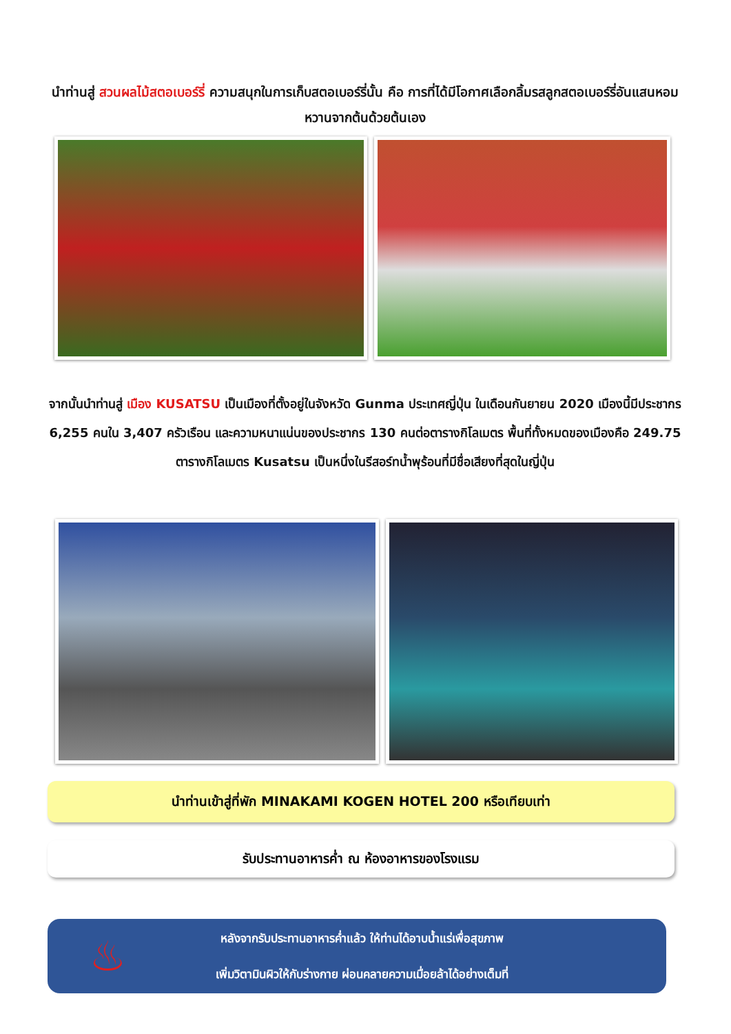นำท่านสู่ สวนผลไม้สตอเบอร์รี่ ความสนุกในการเก็บสตอเบอร์รี่นั้น คือ การที่ได้มีโอกาศเลือกลิ้มรสลูกสตอเบอร์รี่อันแสนหอมหวานจากต้นด้วยต้นเอง
จากนั้นนำท่านสู่ เมือง KUSATSU เป็นเมืองที่ตั้งอยู่ในจังหวัด Gunma ประเทศญี่ปุ่น ในเดือนกันยายน 2020 เมืองนี้มีประชากร 6,255 คนใน 3,407 ครัวเรือน และความหนาแน่นของประชากร 130 คนต่อตารางกิโลเมตร พื้นที่ทั้งหมดของเมืองคือ 249.75 ตารางกิโลเมตร Kusatsu เป็นหนึ่งในรีสอร์ทน้ำพุร้อนที่มีชื่อเสียงที่สุดในญี่ปุ่น
นำท่านเข้าสู่ที่พัก MINAKAMI KOGEN HOTEL 200 หรือเทียบเท่า
รับประทานอาหารค่ำ ณ ห้องอาหารของโรงแรม
♨
หลังจากรับประทานอาหารค่ำแล้ว ให้ท่านได้อาบน้ำแร่เพื่อสุขภาพ
เพิ่มวิตามินผิวให้กับร่างกาย ผ่อนคลายความเมื่อยล้าได้อย่างเต็มที่